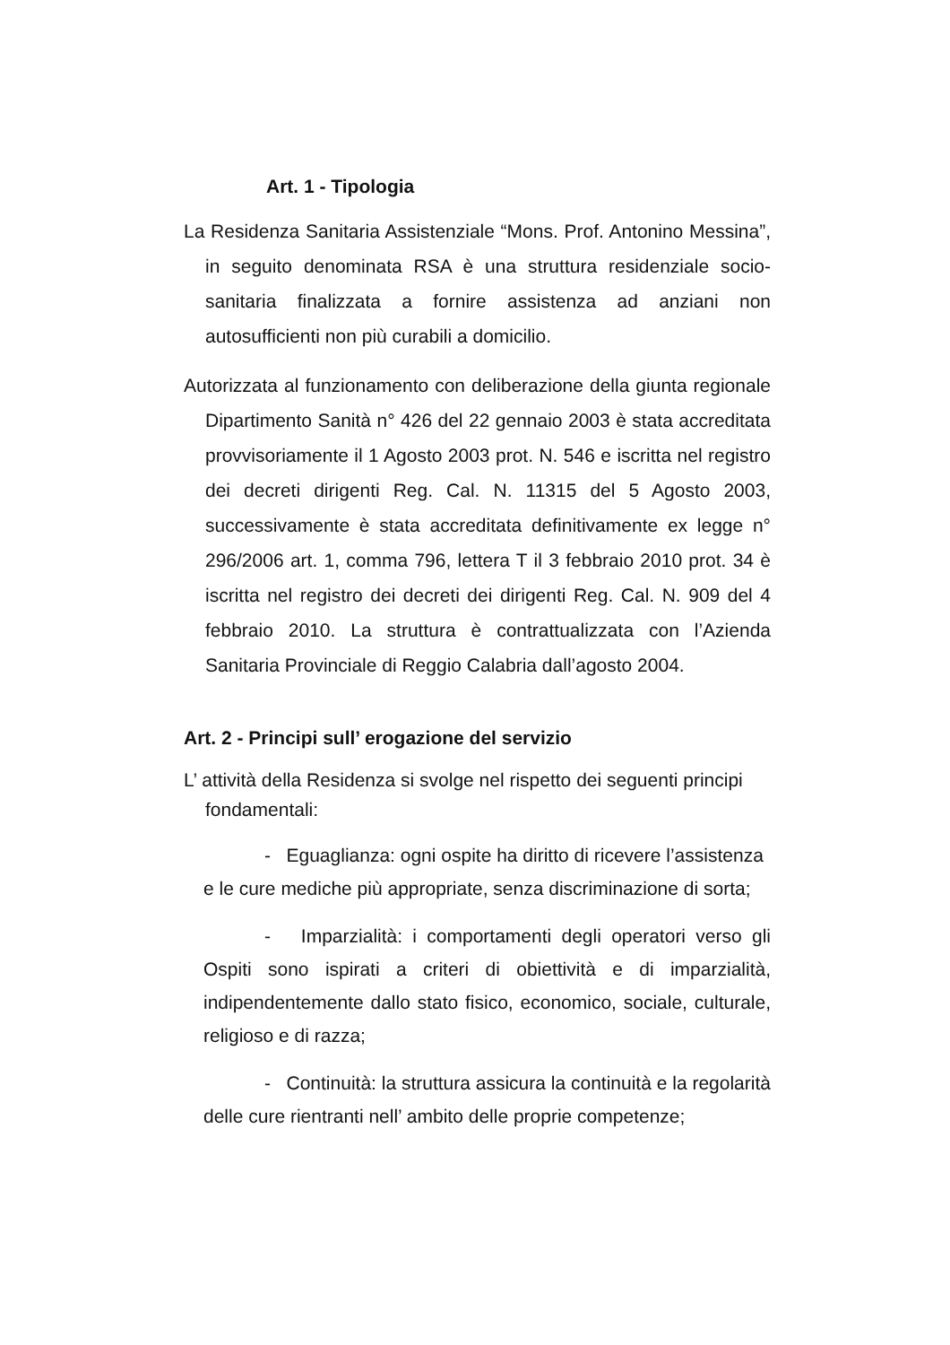Art. 1 - Tipologia
La Residenza Sanitaria Assistenziale “Mons. Prof. Antonino Messina”, in seguito denominata RSA è una struttura residenziale socio-sanitaria finalizzata a fornire assistenza ad anziani non autosufficienti non più curabili a domicilio.
Autorizzata al funzionamento con deliberazione della giunta regionale Dipartimento Sanità n° 426 del 22 gennaio 2003 è stata accreditata provvisoriamente il 1 Agosto 2003 prot. N. 546 e iscritta nel registro dei decreti dirigenti Reg. Cal. N. 11315 del 5 Agosto 2003, successivamente è stata accreditata definitivamente ex legge n° 296/2006 art. 1, comma 796, lettera T il 3 febbraio 2010 prot. 34 è iscritta nel registro dei decreti dei dirigenti Reg. Cal. N. 909 del 4 febbraio 2010. La struttura è contrattualizzata con l’Azienda Sanitaria Provinciale di Reggio Calabria dall’agosto 2004.
Art. 2 - Principi sull’ erogazione del servizio
L’ attività della Residenza si svolge nel rispetto dei seguenti principi fondamentali:
- Eguaglianza: ogni ospite ha diritto di ricevere l’assistenza e le cure mediche più appropriate, senza discriminazione di sorta;
- Imparzialità: i comportamenti degli operatori verso gli Ospiti sono ispirati a criteri di obiettività e di imparzialità, indipendentemente dallo stato fisico, economico, sociale, culturale, religioso e di razza;
- Continuità: la struttura assicura la continuità e la regolarità delle cure rientranti nell’ ambito delle proprie competenze;